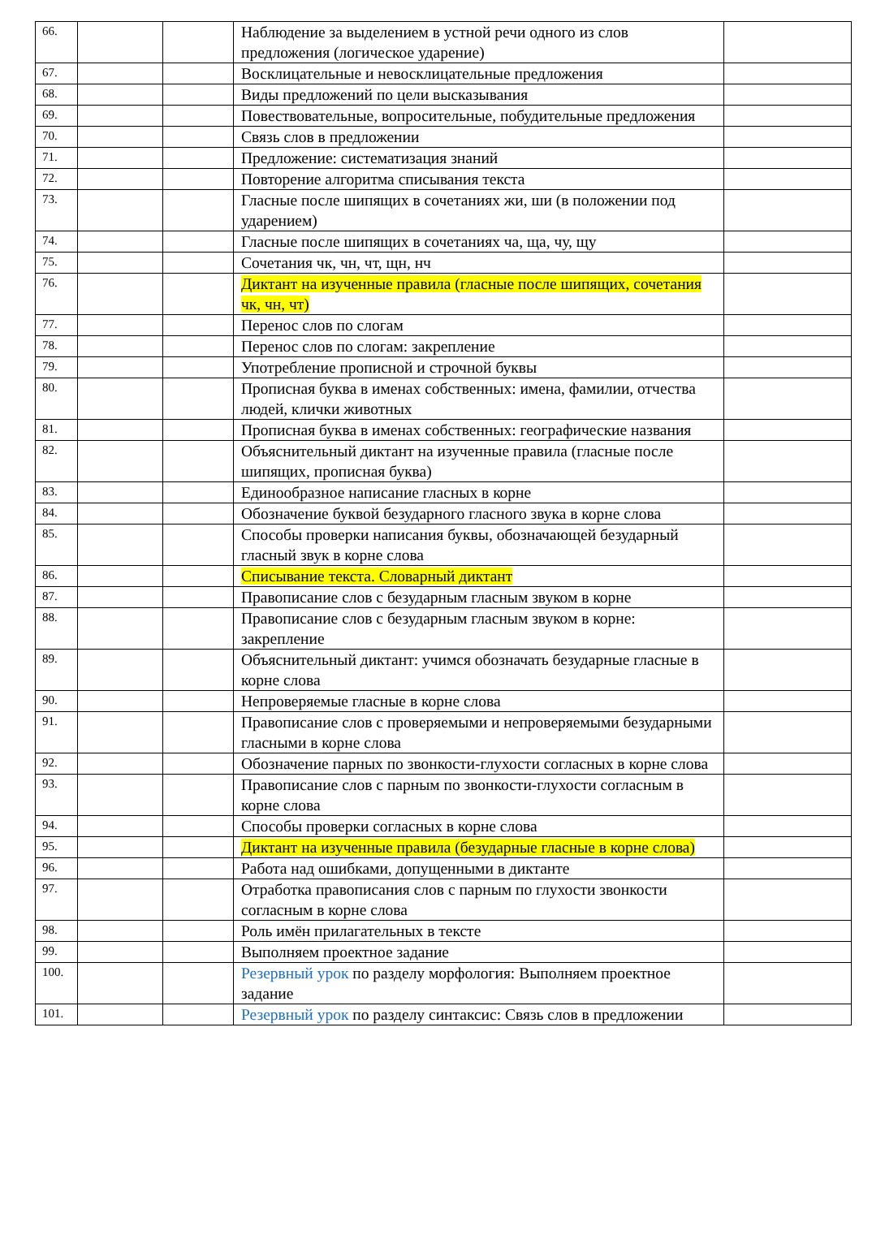| 66. | | | Наблюдение за выделением в устной речи одного из слов предложения (логическое ударение) | |
| 67. | | | Восклицательные и невосклицательные предложения | |
| 68. | | | Виды предложений по цели высказывания | |
| 69. | | | Повествовательные, вопросительные, побудительные предложения | |
| 70. | | | Связь слов в предложении | |
| 71. | | | Предложение: систематизация знаний | |
| 72. | | | Повторение алгоритма списывания текста | |
| 73. | | | Гласные после шипящих в сочетаниях жи, ши (в положении под ударением) | |
| 74. | | | Гласные после шипящих в сочетаниях ча, ща, чу, щу | |
| 75. | | | Сочетания чк, чн, чт, щн, нч | |
| 76. | | | Диктант на изученные правила (гласные после шипящих, сочетания чк, чн, чт) | |
| 77. | | | Перенос слов по слогам | |
| 78. | | | Перенос слов по слогам: закрепление | |
| 79. | | | Употребление прописной и строчной буквы | |
| 80. | | | Прописная буква в именах собственных: имена, фамилии, отчества людей, клички животных | |
| 81. | | | Прописная буква в именах собственных: географические названия | |
| 82. | | | Объяснительный диктант на изученные правила (гласные после шипящих, прописная буква) | |
| 83. | | | Единообразное написание гласных в корне | |
| 84. | | | Обозначение буквой безударного гласного звука в корне слова | |
| 85. | | | Способы проверки написания буквы, обозначающей безударный гласный звук в корне слова | |
| 86. | | | Списывание текста. Словарный диктант | |
| 87. | | | Правописание слов с безударным гласным звуком в корне | |
| 88. | | | Правописание слов с безударным гласным звуком в корне: закрепление | |
| 89. | | | Объяснительный диктант: учимся обозначать безударные гласные в корне слова | |
| 90. | | | Непроверяемые гласные в корне слова | |
| 91. | | | Правописание слов с проверяемыми и непроверяемыми безударными гласными в корне слова | |
| 92. | | | Обозначение парных по звонкости-глухости согласных в корне слова | |
| 93. | | | Правописание слов с парным по звонкости-глухости согласным в корне слова | |
| 94. | | | Способы проверки согласных в корне слова | |
| 95. | | | Диктант на изученные правила (безударные гласные в корне слова) | |
| 96. | | | Работа над ошибками, допущенными в диктанте | |
| 97. | | | Отработка правописания слов с парным по глухости звонкости согласным в корне слова | |
| 98. | | | Роль имён прилагательных в тексте | |
| 99. | | | Выполняем проектное задание | |
| 100. | | | Резервный урок по разделу морфология: Выполняем проектное задание | |
| 101. | | | Резервный урок по разделу синтаксис: Связь слов в предложении | |